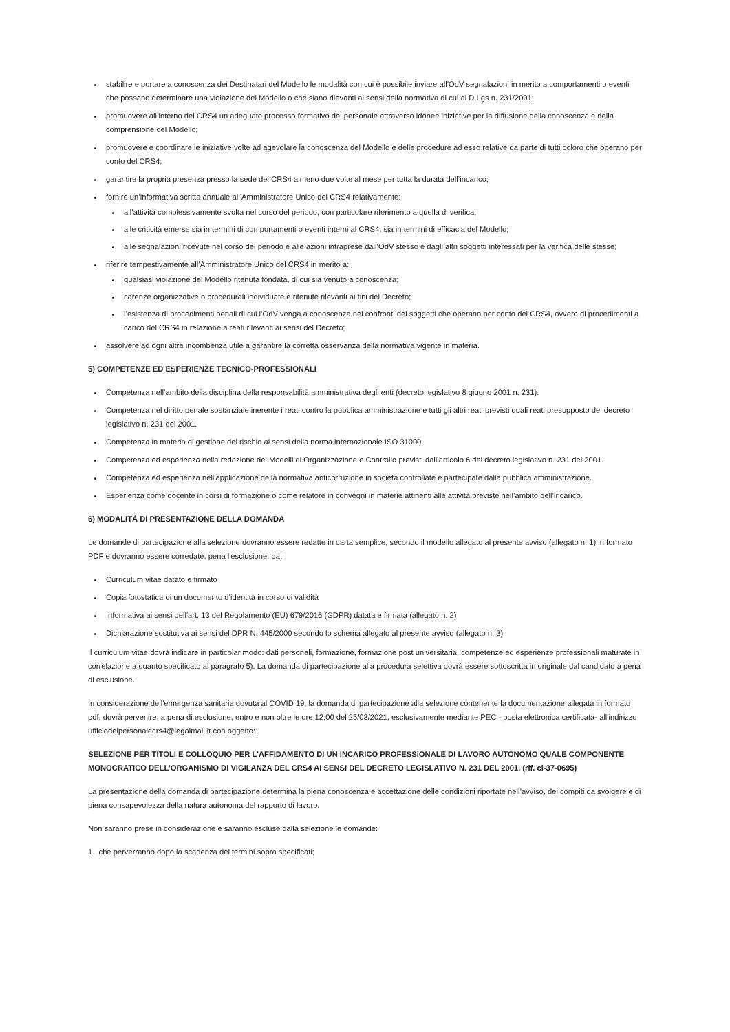stabilire e portare a conoscenza dei Destinatari del Modello le modalità con cui è possibile inviare all’OdV segnalazioni in merito a comportamenti o eventi che possano determinare una violazione del Modello o che siano rilevanti ai sensi della normativa di cui al D.Lgs n. 231/2001;
promuovere all’interno del CRS4 un adeguato processo formativo del personale attraverso idonee iniziative per la diffusione della conoscenza e della comprensione del Modello;
promuovere e coordinare le iniziative volte ad agevolare la conoscenza del Modello e delle procedure ad esso relative da parte di tutti coloro che operano per conto del CRS4;
garantire la propria presenza presso la sede del CRS4 almeno due volte al mese per tutta la durata dell’incarico;
fornire un’informativa scritta annuale all’Amministratore Unico del CRS4 relativamente:
all’attività complessivamente svolta nel corso del periodo, con particolare riferimento a quella di verifica;
alle criticità emerse sia in termini di comportamenti o eventi interni al CRS4, sia in termini di efficacia del Modello;
alle segnalazioni ricevute nel corso del periodo e alle azioni intraprese dall’OdV stesso e dagli altri soggetti interessati per la verifica delle stesse;
riferire tempestivamente all’Amministratore Unico del CRS4 in merito a:
qualsiasi violazione del Modello ritenuta fondata, di cui sia venuto a conoscenza;
carenze organizzative o procedurali individuate e ritenute rilevanti ai fini del Decreto;
l’esistenza di procedimenti penali di cui l’OdV venga a conoscenza nei confronti dei soggetti che operano per conto del CRS4, ovvero di procedimenti a carico del CRS4 in relazione a reati rilevanti ai sensi del Decreto;
assolvere ad ogni altra incombenza utile a garantire la corretta osservanza della normativa vigente in materia.
5) COMPETENZE ED ESPERIENZE TECNICO-PROFESSIONALI
Competenza nell’ambito della disciplina della responsabilità amministrativa degli enti (decreto legislativo 8 giugno 2001 n. 231).
Competenza nel diritto penale sostanziale inerente i reati contro la pubblica amministrazione e tutti gli altri reati previsti quali reati presupposto del decreto legislativo n. 231 del 2001.
Competenza in materia di gestione del rischio ai sensi della norma internazionale ISO 31000.
Competenza ed esperienza nella redazione dei Modelli di Organizzazione e Controllo previsti dall’articolo 6 del decreto legislativo n. 231 del 2001.
Competenza ed esperienza nell'applicazione della normativa anticorruzione in società controllate e partecipate dalla pubblica amministrazione.
Esperienza come docente in corsi di formazione o come relatore in convegni in materie attinenti alle attività previste nell’ambito dell’incarico.
6) MODALITÀ DI PRESENTAZIONE DELLA DOMANDA
Le domande di partecipazione alla selezione dovranno essere redatte in carta semplice, secondo il modello allegato al presente avviso (allegato n. 1) in formato PDF e dovranno essere corredate, pena l'esclusione, da:
Curriculum vitae datato e firmato
Copia fotostatica di un documento d’identità in corso di validità
Informativa ai sensi dell'art. 13 del Regolamento (EU) 679/2016 (GDPR) datata e firmata (allegato n. 2)
Dichiarazione sostitutiva ai sensi del DPR N. 445/2000 secondo lo schema allegato al presente avviso (allegato n. 3)
Il curriculum vitae dovrà indicare in particolar modo: dati personali, formazione, formazione post universitaria, competenze ed esperienze professionali maturate in correlazione a quanto specificato al paragrafo 5). La domanda di partecipazione alla procedura selettiva dovrà essere sottoscritta in originale dal candidato a pena di esclusione.
In considerazione dell'emergenza sanitaria dovuta al COVID 19, la domanda di partecipazione alla selezione contenente la documentazione allegata in formato pdf, dovrà pervenire, a pena di esclusione, entro e non oltre le ore 12:00 del 25/03/2021, esclusivamente mediante PEC - posta elettronica certificata- all'indirizzo ufficiodelpersonalecrs4@legalmail.it con oggetto:
SELEZIONE PER TITOLI E COLLOQUIO PER L'AFFIDAMENTO DI UN INCARICO PROFESSIONALE DI LAVORO AUTONOMO QUALE COMPONENTE MONOCRATICO DELL’ORGANISMO DI VIGILANZA DEL CRS4 AI SENSI DEL DECRETO LEGISLATIVO N. 231 DEL 2001. (rif. cl-37-0695)
La presentazione della domanda di partecipazione determina la piena conoscenza e accettazione delle condizioni riportate nell’avviso, dei compiti da svolgere e di piena consapevolezza della natura autonoma del rapporto di lavoro.
Non saranno prese in considerazione e saranno escluse dalla selezione le domande:
1. che perverranno dopo la scadenza dei termini sopra specificati;